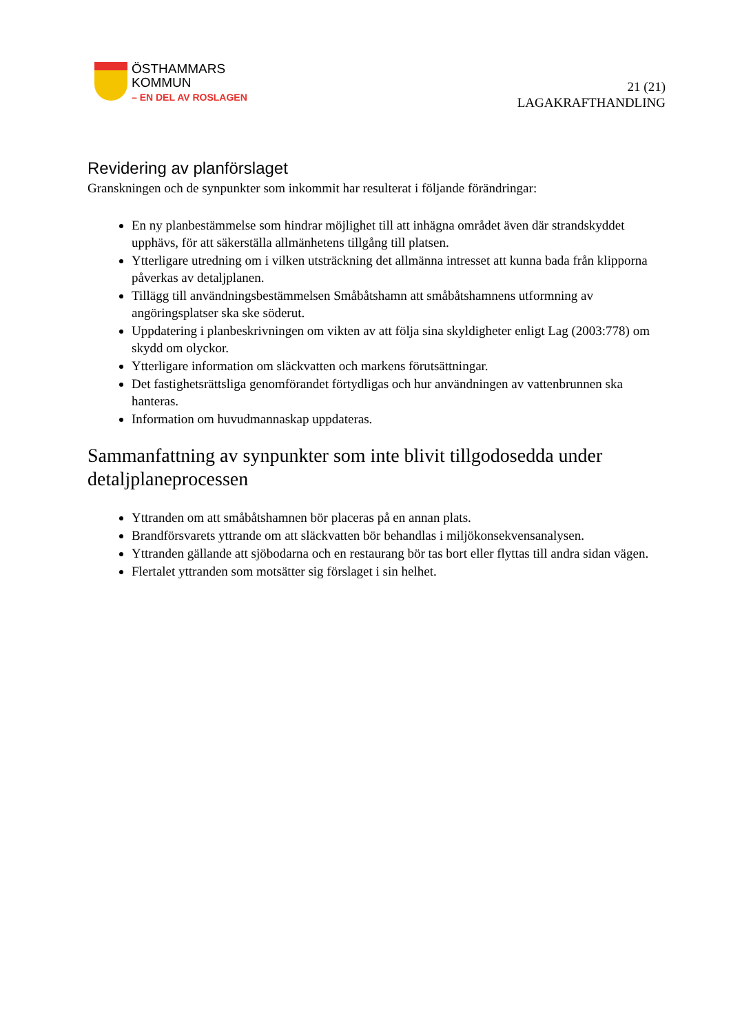ÖSTHAMMARS
KOMMUN
– EN DEL AV ROSLAGEN
21 (21)
LAGAKRAFTHANDLING
Revidering av planförslaget
Granskningen och de synpunkter som inkommit har resulterat i följande förändringar:
En ny planbestämmelse som hindrar möjlighet till att inhägna området även där strandskyddet upphävs, för att säkerställa allmänhetens tillgång till platsen.
Ytterligare utredning om i vilken utsträckning det allmänna intresset att kunna bada från klipporna påverkas av detaljplanen.
Tillägg till användningsbestämmelsen Småbåtshamn att småbåtshamnens utformning av angöringsplatser ska ske söderut.
Uppdatering i planbeskrivningen om vikten av att följa sina skyldigheter enligt Lag (2003:778) om skydd om olyckor.
Ytterligare information om släckvatten och markens förutsättningar.
Det fastighetsrättsliga genomförandet förtydligas och hur användningen av vattenbrunnen ska hanteras.
Information om huvudmannaskap uppdateras.
Sammanfattning av synpunkter som inte blivit tillgodosedda under detaljplaneprocessen
Yttranden om att småbåtshamnen bör placeras på en annan plats.
Brandförsvarets yttrande om att släckvatten bör behandlas i miljökonsekvensanalysen.
Yttranden gällande att sjöbodarna och en restaurang bör tas bort eller flyttas till andra sidan vägen.
Flertalet yttranden som motsätter sig förslaget i sin helhet.